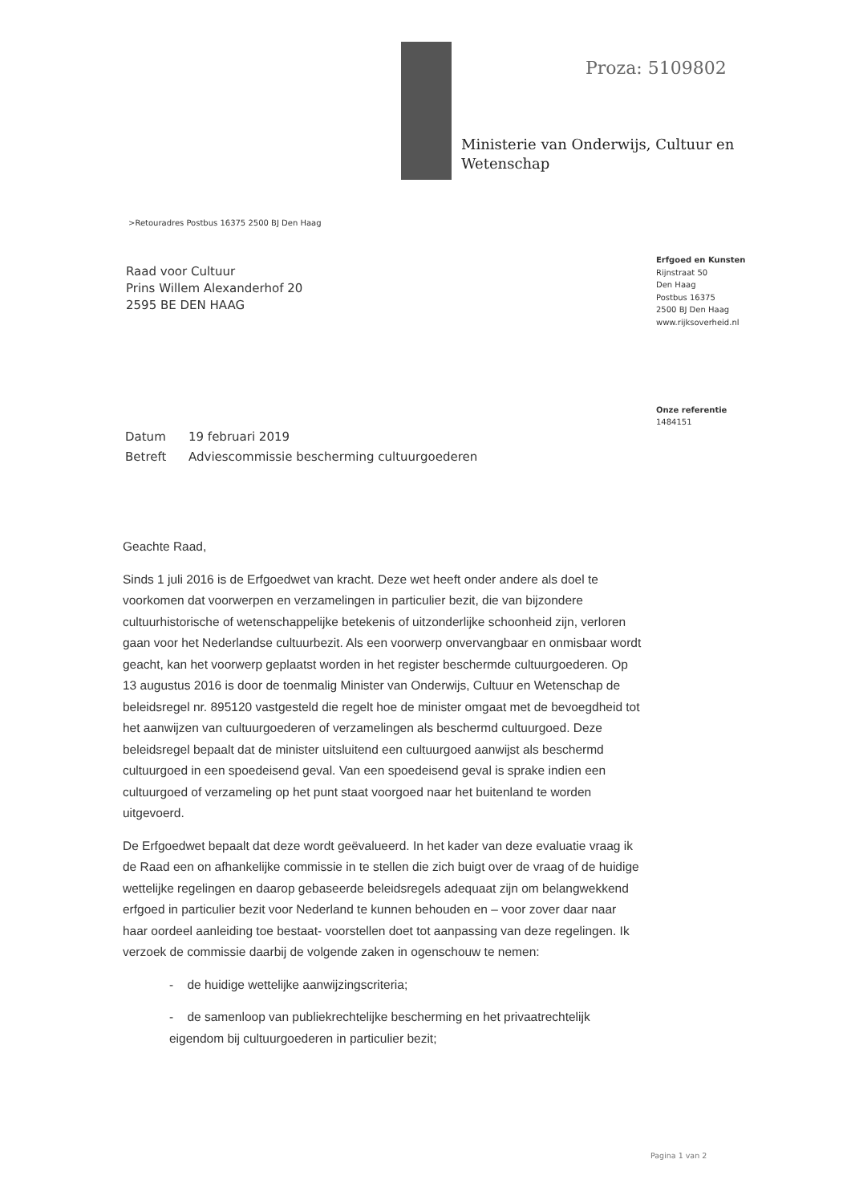Proza: 5109802
Ministerie van Onderwijs, Cultuur en
Wetenschap
>Retouradres Postbus 16375 2500 BJ Den Haag
Raad voor Cultuur
Prins Willem Alexanderhof 20
2595 BE DEN HAAG
Erfgoed en Kunsten
Rijnstraat 50
Den Haag
Postbus 16375
2500 BJ Den Haag
www.rijksoverheid.nl
Onze referentie
1484151
Datum 19 februari 2019
Betreft Adviescommissie bescherming cultuurgoederen
Geachte Raad,
Sinds 1 juli 2016 is de Erfgoedwet van kracht. Deze wet heeft onder andere als doel te voorkomen dat voorwerpen en verzamelingen in particulier bezit, die van bijzondere cultuurhistorische of wetenschappelijke betekenis of uitzonderlijke schoonheid zijn, verloren gaan voor het Nederlandse cultuurbezit. Als een voorwerp onvervangbaar en onmisbaar wordt geacht, kan het voorwerp geplaatst worden in het register beschermde cultuurgoederen. Op 13 augustus 2016 is door de toenmalig Minister van Onderwijs, Cultuur en Wetenschap de beleidsregel nr. 895120 vastgesteld die regelt hoe de minister omgaat met de bevoegdheid tot het aanwijzen van cultuurgoederen of verzamelingen als beschermd cultuurgoed. Deze beleidsregel bepaalt dat de minister uitsluitend een cultuurgoed aanwijst als beschermd cultuurgoed in een spoedeisend geval. Van een spoedeisend geval is sprake indien een cultuurgoed of verzameling op het punt staat voorgoed naar het buitenland te worden uitgevoerd.
De Erfgoedwet bepaalt dat deze wordt geëvalueerd. In het kader van deze evaluatie vraag ik de Raad een on afhankelijke commissie in te stellen die zich buigt over de vraag of de huidige wettelijke regelingen en daarop gebaseerde beleidsregels adequaat zijn om belangwekkend erfgoed in particulier bezit voor Nederland te kunnen behouden en – voor zover daar naar haar oordeel aanleiding toe bestaat- voorstellen doet tot aanpassing van deze regelingen. Ik verzoek de commissie daarbij de volgende zaken in ogenschouw te nemen:
- de huidige wettelijke aanwijzingscriteria;
- de samenloop van publiekrechtelijke bescherming en het privaatrechtelijk eigendom bij cultuurgoederen in particulier bezit;
Pagina 1 van 2